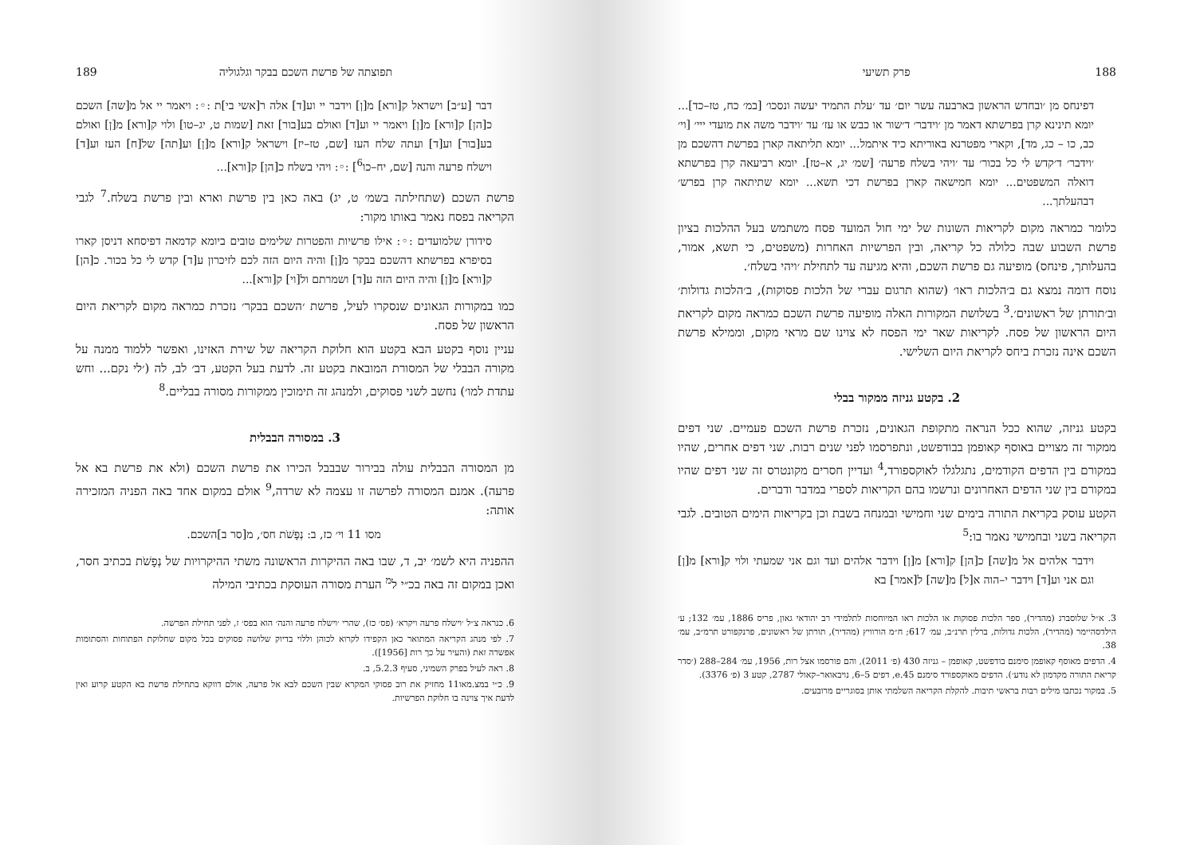188 פרק תשיעי
דפינחס מן ׳ובחדש הראשון בארבעה עשר יום׳ עד ׳עלת התמיד יעשה ונסכו׳ [במ׳ כח, טז–כד]... יומא תינינא קרן בפרשתא דאמר מן ׳וידבר׳ ד׳שור או כבש או עז׳ עד ׳וידבר משה את מועדי ייי׳ [וי׳ כב, כו – כג, מד], וקארי מפטרנא באוריתא כיד איתמל... יומא תליתאה קארן בפרשת דהשכם מן ׳וידבר׳ ד׳קדש לי כל בכור׳ עד ׳ויהי בשלח פרעה׳ [שמ׳ יג, א–טז]. יומא רביעאה קרן בפרשתא דואלה המשפטים... יומא חמישאה קארן בפרשת דכי תשא... יומא שתיתאה קרן בפרש׳ דבהעלתך...
כלומר כמראה מקום לקריאות השונות של ימי חול המועד פסח משתמש בעל ההלכות בציון פרשת השבוע שבה כלולה כל קריאה, ובין הפרשיות האחרות (משפטים, כי תשא, אמור, בהעלותך, פינחס) מופיעה גם פרשת השכם, והיא מגיעה עד לתחילת ׳ויהי בשלח׳.
נוסח דומה נמצא גם ב׳הלכות ראו׳ (שהוא תרגום עברי של הלכות פסוקות), ב׳הלכות גדולות׳ וב׳תורתן של ראשונים׳.<sup>3</sup> בשלושת המקורות האלה מופיעה פרשת השכם כמראה מקום לקריאת היום הראשון של פסח. לקריאות שאר ימי הפסח לא צוינו שם מראי מקום, וממילא פרשת השכם אינה נזכרת ביחס לקריאת היום השלישי.
2. בקטע גניזה ממקור בבלי
בקטע גניזה, שהוא ככל הנראה מתקופת הגאונים, נזכרת פרשת השכם פעמיים. שני דפים ממקור זה מצויים באוסף קאופמן בבודפשט, ונתפרסמו לפני שנים רבות. שני דפים אחרים, שהיו במקורם בין הדפים הקודמים, נתגלגלו לאוקספורד,<sup>4</sup> ועדיין חסרים מקונטרס זה שני דפים שהיו במקורם בין שני הדפים האחרונים ונרשמו בהם הקריאות לספרי במדבר ודברים.
הקטע עוסק בקריאת התורה בימים שני וחמישי ובמנחה בשבת וכן בקריאות הימים הטובים. לגבי הקריאה בשני ובחמישי נאמר בו:<sup>5</sup>
וידבר אלהים אל מ[שה] כ[הן] ק[ורא] מ[ן] וידבר אלהים ועד וגם אני שמעתי ולוי ק[ורא] מ[ן] וגם אני וע[ד] וידבר י–הוה א[ל] מ[שה] ל[אמר] בא
3. א״ל שלוסברג (מהדיר), ספר הלכות פסוקות או הלכות ראו המיוחסות לתלמידי רב יהודאי גאון, פריס 1886, עמ׳ 132; ע׳ הילדסהיימר (מהדיר), הלכות גדולות, ברלין תרנ״ב, עמ׳ 617; ח״מ הורוויץ (מהדיר), תורתן של ראשונים, פרנקפורט תרמ״ב, עמ׳ 38.
4. הדפים מאוסף קאופמן סימנם בודפשט, קאופמן – גניזה 430 (פ׳ 2011), והם פורסמו אצל רות, 1956, עמ׳ 284–288 (׳סדר קריאת התורה מקדמון לא נודע׳). הדפים מאוקספורד סימנם e.45, דפים 5–6, נויבאואר–קאולי 2787, קטע 3 (פ׳ 3376).
5. במקור נכתבו מילים רבות בראשי תיבות. להקלת הקריאה השלמתי אותן בסוגריים מרובעים.
תפוצתה של פרשת השכם בבקר וגלגוליה 189
דבר [ע״ב] וישראל ק[ורא] מ[ן] וידבר יי וע[ד] אלה ר[אשי בי]ת :◦: ויאמר יי אל מ[שה] השכם כ[הן] ק[ורא] מ[ן] ויאמר יי וע[ד] ואולם בע[בור] זאת [שמות ט, יג–טו] ולוי ק[ורא] מ[ן] ואולם בע[בור] וע[ד] ועתה שלח העז [שם, טז–יז] וישראל ק[ורא] מ[ן] וע[תה] של[ח] העז וע[ד] וישלח פרעה והנה [שם, יח–כו<sup>6</sup>] :◦: ויהי בשלח כ[הן] ק[ורא]...
פרשת השכם (שתחילתה בשמ׳ ט, יג) באה כאן בין פרשת וארא ובין פרשת בשלח.<sup>7</sup> לגבי הקריאה בפסח נאמר באותו מקור:
סידורן שלמועדים :◦: אילו פרשיות והפטרות שלימים טובים ביומא קדמאה דפיסחא דניסן קארו בסיפרא בפרשתא דהשכם בבקר מ[ן] והיה היום הזה לכם לזיכרון ע[ד] קדש לי כל בכור. כ[הן] ק[ורא] מ[ן] והיה היום הזה ע[ד] ושמרתם ול[וי] ק[ורא]...
כמו במקורות הגאונים שנסקרו לעיל, פרשת ׳השכם בבקר׳ נזכרת כמראה מקום לקריאת היום הראשון של פסח.
עניין נוסף בקטע הבא בקטע הוא חלוקת הקריאה של שירת האזינו, ואפשר ללמוד ממנה על מקורה הבבלי של המסורת המובאת בקטע זה. לדעת בעל הקטע, דב׳ לב, לה (׳לי נקם... וחש עתדת למו׳) נחשב לשני פסוקים, ולמנהג זה תימוכין ממקורות מסורה בבליים.<sup>8</sup>
3. במסורה הבבלית
מן המסורה הבבלית עולה בבירור שבבבל הכירו את פרשת השכם (ולא את פרשת בא אל פרעה). אמנם המסורה לפרשה זו עצמה לא שרדה,<sup>9</sup> אולם במקום אחד באה הפניה המזכירה אותה:
מסו 11 וי׳ כז, ב: נְפָשֹׁת חס׳, מ[סר ב]השכם.
ההפניה היא לשמ׳ יב, ד, שבו באה ההיקרות הראשונה משתי ההיקרויות של נְפָשֹׁת בכתיב חסר, ואכן במקום זה באה בכ״י ל<sup>מ</sup> הערת מסורה העוסקת בכתיבי המילה
6. כנראה צ״ל ׳וישלח פרעה ויקרא׳ (פס׳ כז), שהרי ׳וישלח פרעה והנה׳ הוא בפס׳ ז, לפני תחילת הפרשה.
7. לפי מנהג הקריאה המתואר כאן הקפידו לקרוא לכוהן וללוי בדיוק שלושה פסוקים בכל מקום שחלוקת הפתוחות והסתומות אפשרה זאת (והעיר על כך רות [1956]).
8. ראה לעיל בפרק השמיני, סעיף 5.2.3, ב.
9. כ״י במצ.מאו11 מחזיק את רוב פסוקי המקרא שבין השכם לבא אל פרעה, אולם דווקא בתחילת פרשת בא הקטע קרוע ואין לדעת איך צוינה בו חלוקת הפרשיות.